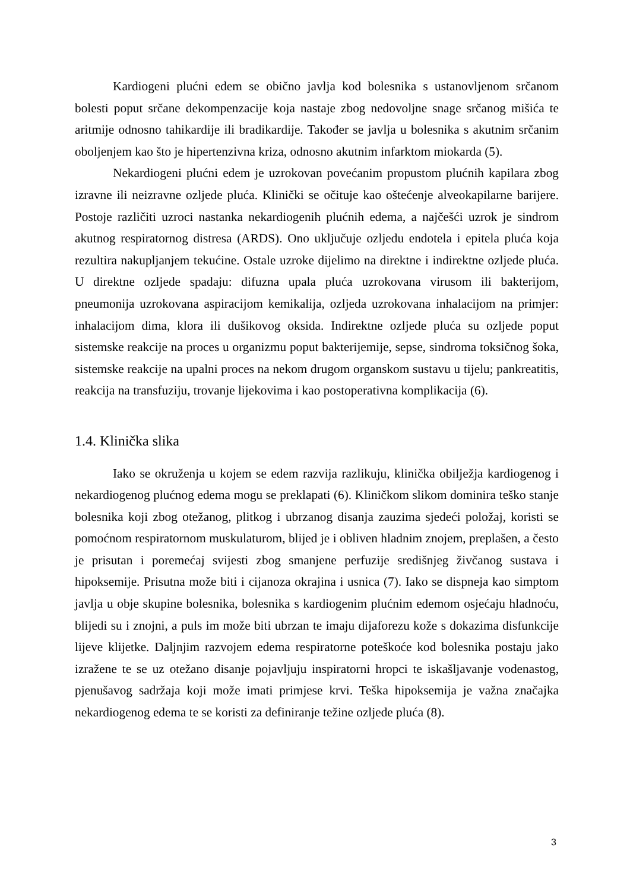Kardiogeni plućni edem se obično javlja kod bolesnika s ustanovljenom srčanom bolesti poput srčane dekompenzacije koja nastaje zbog nedovoljne snage srčanog mišića te aritmije odnosno tahikardije ili bradikardije. Također se javlja u bolesnika s akutnim srčanim oboljenjem kao što je hipertenzivna kriza, odnosno akutnim infarktom miokarda (5).
Nekardiogeni plućni edem je uzrokovan povećanim propustom plućnih kapilara zbog izravne ili neizravne ozljede pluća. Klinički se očituje kao oštećenje alveokapilarne barijere. Postoje različiti uzroci nastanka nekardiogenih plućnih edema, a najčešći uzrok je sindrom akutnog respiratornog distresa (ARDS). Ono uključuje ozljedu endotela i epitela pluća koja rezultira nakupljanjem tekućine. Ostale uzroke dijelimo na direktne i indirektne ozljede pluća. U direktne ozljede spadaju: difuzna upala pluća uzrokovana virusom ili bakterijom, pneumonija uzrokovana aspiracijom kemikalija, ozljeda uzrokovana inhalacijom na primjer: inhalacijom dima, klora ili dušikovog oksida. Indirektne ozljede pluća su ozljede poput sistemske reakcije na proces u organizmu poput bakterijemije, sepse, sindroma toksičnog šoka, sistemske reakcije na upalni proces na nekom drugom organskom sustavu u tijelu; pankreatitis, reakcija na transfuziju, trovanje lijekovima i kao postoperativna komplikacija (6).
1.4. Klinička slika
Iako se okruženja u kojem se edem razvija razlikuju, klinička obilježja kardiogenog i nekardiogenog plućnog edema mogu se preklapati (6). Kliničkom slikom dominira teško stanje bolesnika koji zbog otežanog, plitkog i ubrzanog disanja zauzima sjedeći položaj, koristi se pomoćnom respiratornom muskulaturom, blijed je i obliven hladnim znojem, preplašen, a često je prisutan i poremećaj svijesti zbog smanjene perfuzije središnjeg živčanog sustava i hipoksemije. Prisutna može biti i cijanoza okrajina i usnica (7). Iako se dispneja kao simptom javlja u obje skupine bolesnika, bolesnika s kardiogenim plućnim edemom osjećaju hladnoću, blijedi su i znojni, a puls im može biti ubrzan te imaju dijaforezu kože s dokazima disfunkcije lijeve klijetke. Daljnjim razvojem edema respiratorne poteškoće kod bolesnika postaju jako izražene te se uz otežano disanje pojavljuju inspiratorni hropci te iskašljavanje vodenastog, pjenušavog sadržaja koji može imati primjese krvi. Teška hipoksemija je važna značajka nekardiogenog edema te se koristi za definiranje težine ozljede pluća (8).
3